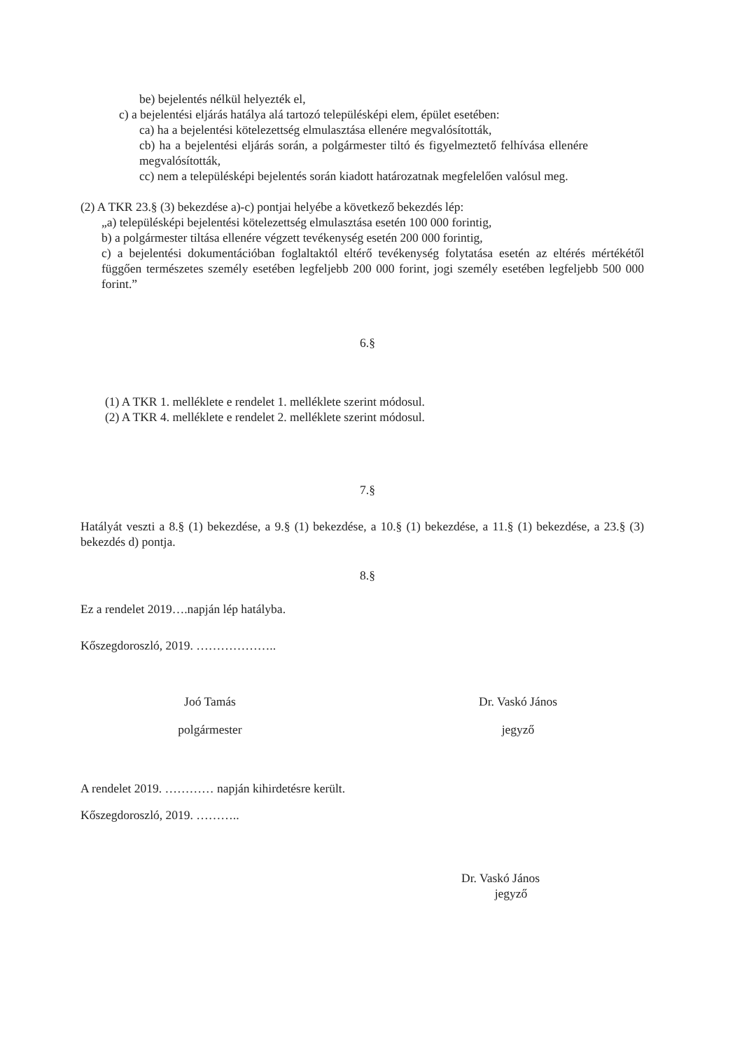be) bejelentés nélkül helyezték el,
c) a bejelentési eljárás hatálya alá tartozó településképi elem, épület esetében:
ca) ha a bejelentési kötelezettség elmulasztása ellenére megvalósították,
cb) ha a bejelentési eljárás során, a polgármester tiltó és figyelmeztető felhívása ellenére megvalósították,
cc) nem a településképi bejelentés során kiadott határozatnak megfelelően valósul meg.
(2) A TKR 23.§ (3) bekezdése a)-c) pontjai helyébe a következő bekezdés lép:
„a) településképi bejelentési kötelezettség elmulasztása esetén 100 000 forintig,
b) a polgármester tiltása ellenére végzett tevékenység esetén 200 000 forintig,
c) a bejelentési dokumentációban foglaltaktól eltérő tevékenység folytatása esetén az eltérés mértékétől függően természetes személy esetében legfeljebb 200 000 forint, jogi személy esetében legfeljebb 500 000 forint.”
6.§
(1) A TKR 1. melléklete e rendelet 1. melléklete szerint módosul.
(2) A TKR 4. melléklete e rendelet 2. melléklete szerint módosul.
7.§
Hatályát veszti a 8.§ (1) bekezdése, a 9.§ (1) bekezdése, a 10.§ (1) bekezdése, a 11.§ (1) bekezdése, a 23.§ (3) bekezdés d) pontja.
8.§
Ez a rendelet 2019….napján lép hatályba.
Kőszegdoroszló, 2019. ………………..
Joó Tamás
polgármester
Dr. Vaskó János
jegyző
A rendelet 2019. ………… napján kihirdetésre került.
Kőszegdoroszló, 2019. ………..
Dr. Vaskó János
jegyző